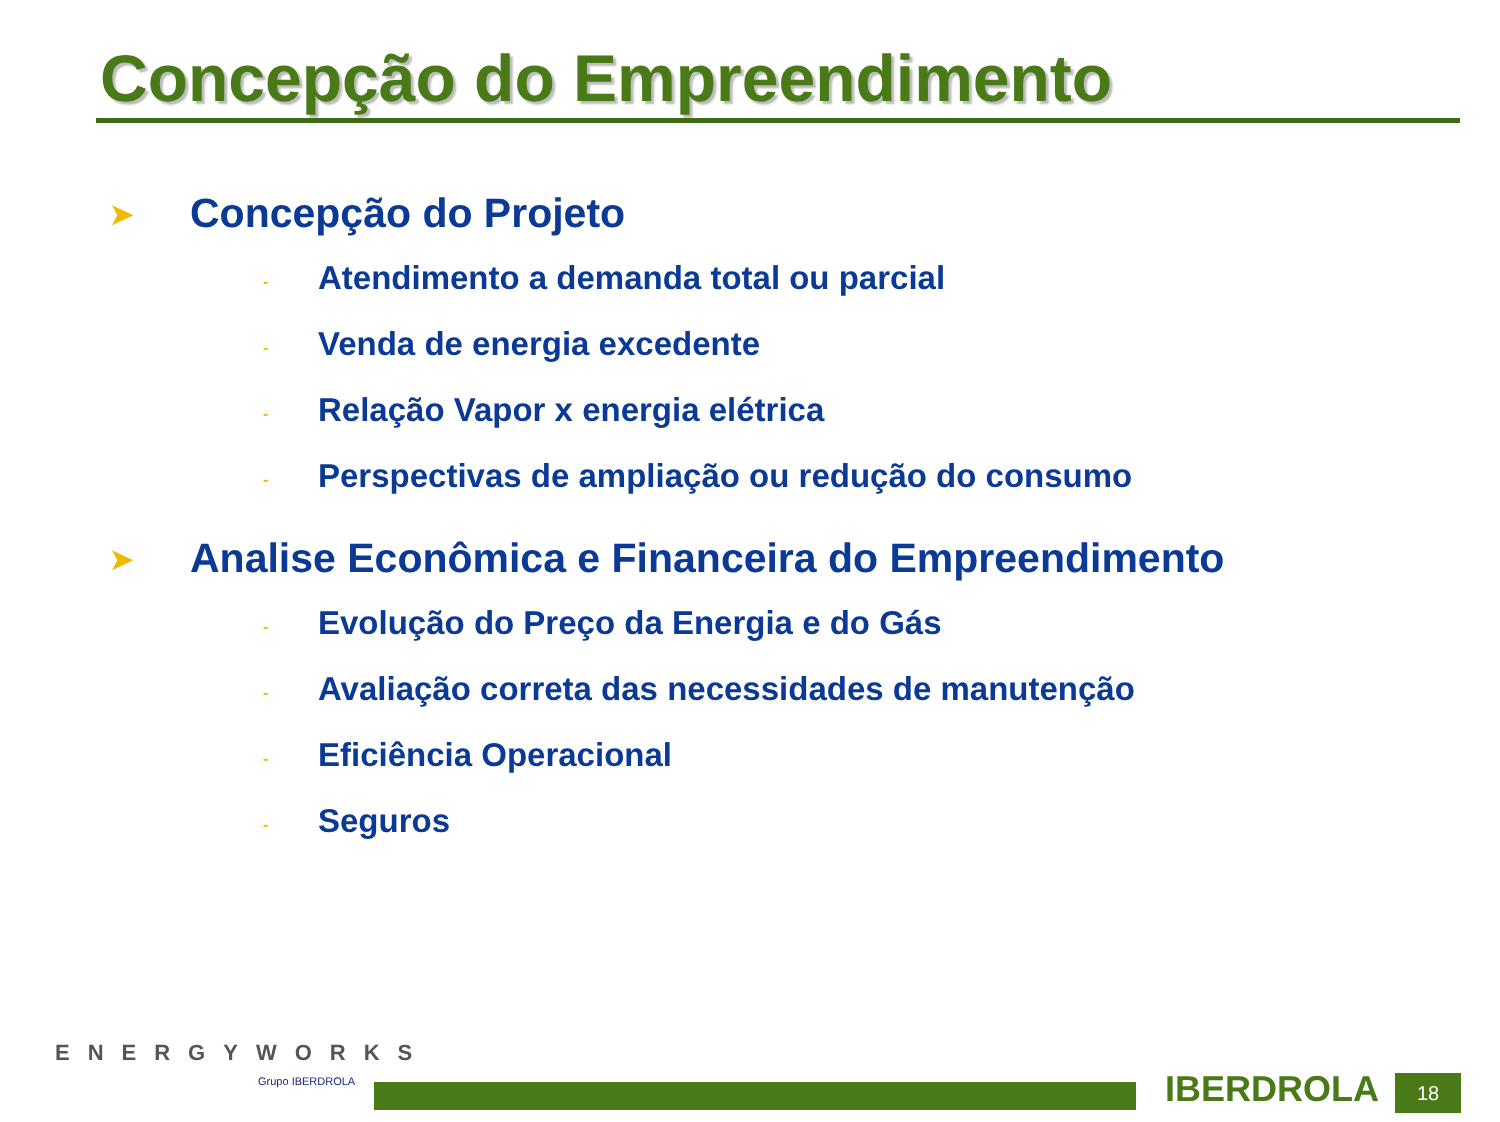Concepção do Empreendimento
➤ Concepção do Projeto
- Atendimento a demanda total ou parcial
- Venda de energia excedente
- Relação Vapor x energia elétrica
- Perspectivas de ampliação ou redução do consumo
➤ Analise Econômica e Financeira do Empreendimento
- Evolução do Preço da Energia e do Gás
- Avaliação correta das necessidades de manutenção
- Eficiência Operacional
- Seguros
ENERGYWORKS
Grupo IBERDROLA IBERDROLA 18